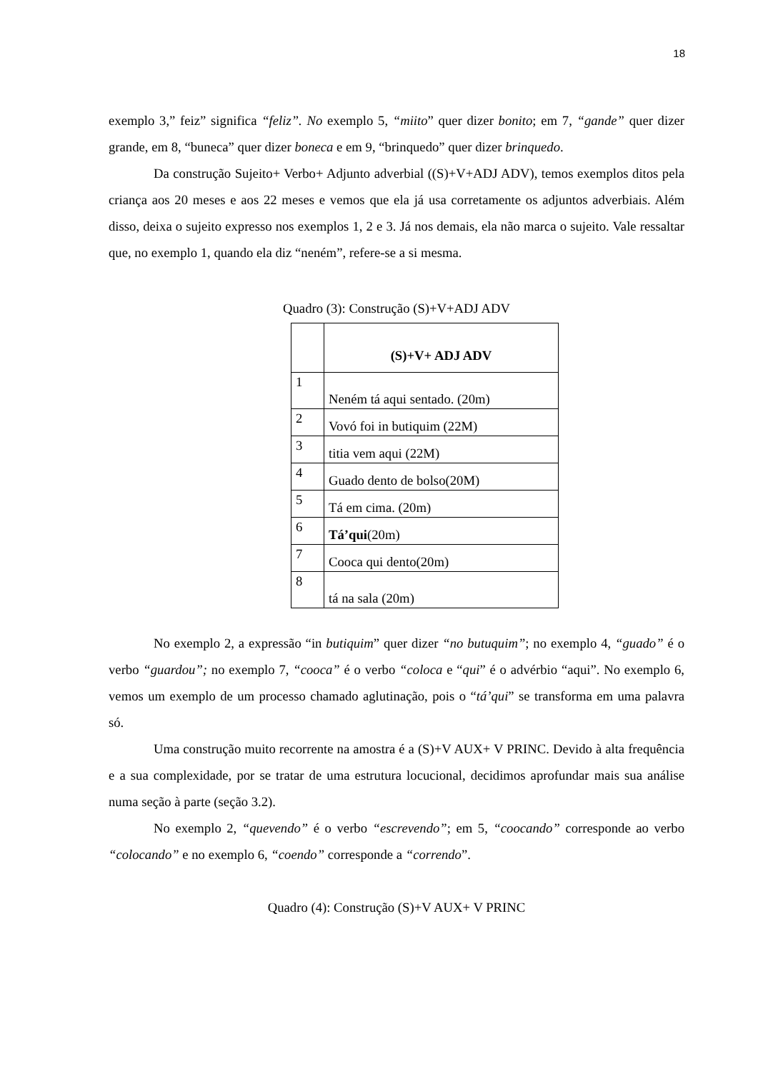18
exemplo 3,” feiz” significa “feliz”. No exemplo 5, “miito” quer dizer bonito; em 7, “gande” quer dizer grande, em 8, “buneca” quer dizer boneca e em 9, “brinquedo” quer dizer brinquedo.
Da construção Sujeito+ Verbo+ Adjunto adverbial ((S)+V+ADJ ADV), temos exemplos ditos pela criança aos 20 meses e aos 22 meses e vemos que ela já usa corretamente os adjuntos adverbiais. Além disso, deixa o sujeito expresso nos exemplos 1, 2 e 3. Já nos demais, ela não marca o sujeito. Vale ressaltar que, no exemplo 1, quando ela diz “neném”, refere-se a si mesma.
Quadro (3): Construção (S)+V+ADJ ADV
| | (S)+V+ ADJ ADV |
| 1 | Neném tá aqui sentado. (20m) |
| 2 | Vovó foi in butiquim (22M) |
| 3 | titia vem aqui (22M) |
| 4 | Guado dento de bolso(20M) |
| 5 | Tá em cima. (20m) |
| 6 | Tá’qui (20m) |
| 7 | Cooca qui dento(20m) |
| 8 | tá na sala (20m) |
No exemplo 2, a expressão “in butiquim” quer dizer “no butuquim”; no exemplo 4, “guado” é o verbo “guardou”; no exemplo 7, “cooca” é o verbo “coloca e “qui” é o advérbio “aqui”. No exemplo 6, vemos um exemplo de um processo chamado aglutinação, pois o “tá’qui” se transforma em uma palavra só.
Uma construção muito recorrente na amostra é a (S)+V AUX+ V PRINC. Devido à alta frequência e a sua complexidade, por se tratar de uma estrutura locucional, decidimos aprofundar mais sua análise numa seção à parte (seção 3.2).
No exemplo 2, “quevendo” é o verbo “escrevendo”; em 5, “coocando” corresponde ao verbo “colocando” e no exemplo 6, “coendo” corresponde a “correndo”.
Quadro (4): Construção (S)+V AUX+ V PRINC